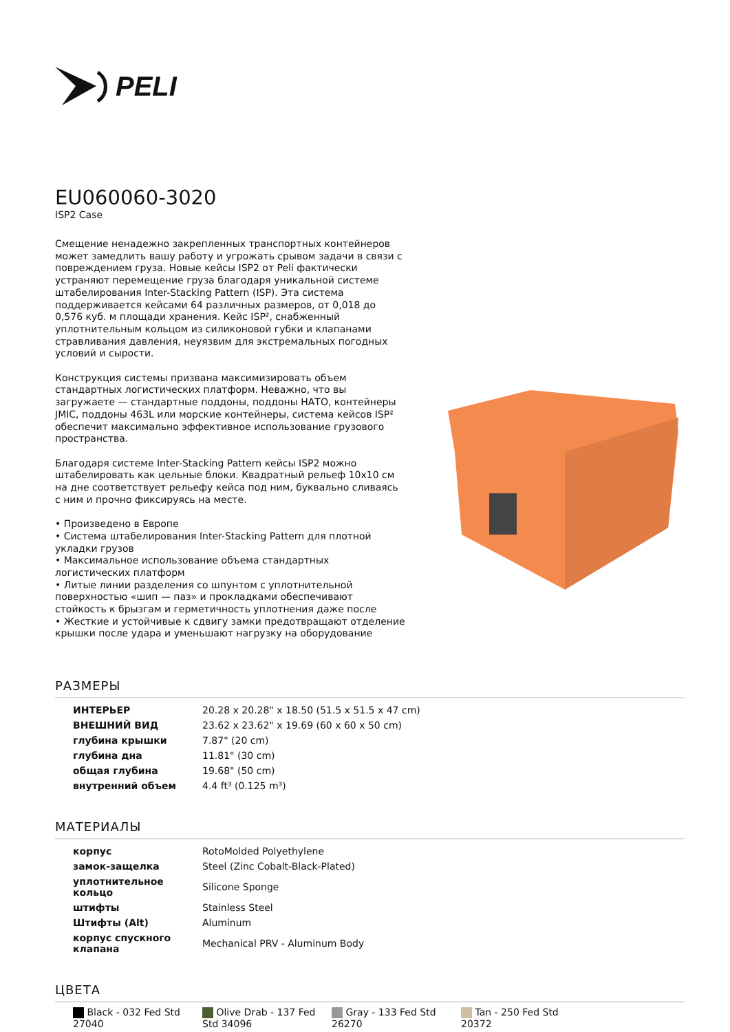PELI
EU060060-3020
ISP2 Case
Смещение ненадежно закрепленных транспортных контейнеров может замедлить вашу работу и угрожать срывом задачи в связи с повреждением груза. Новые кейсы ISP2 от Peli фактически устраняют перемещение груза благодаря уникальной системе штабелирования Inter-Stacking Pattern (ISP). Эта система поддерживается кейсами 64 различных размеров, от 0,018 до 0,576 куб. м площади хранения. Кейс ISP², снабженный уплотнительным кольцом из силиконовой губки и клапанами стравливания давления, неуязвим для экстремальных погодных условий и сырости.
Конструкция системы призвана максимизировать объем стандартных логистических платформ. Неважно, что вы загружаете — стандартные поддоны, поддоны НАТО, контейнеры JMIC, поддоны 463L или морские контейнеры, система кейсов ISP² обеспечит максимально эффективное использование грузового пространства.
Благодаря системе Inter-Stacking Pattern кейсы ISP2 можно штабелировать как цельные блоки. Квадратный рельеф 10x10 см на дне соответствует рельефу кейса под ним, буквально сливаясь с ним и прочно фиксируясь на месте.
• Произведено в Европе
• Система штабелирования Inter-Stacking Pattern для плотной укладки грузов
• Максимальное использование объема стандартных логистических платформ
• Литые линии разделения со шпунтом с уплотнительной поверхностью «шип — паз» и прокладками обеспечивают стойкость к брызгам и герметичность уплотнения даже после
• Жесткие и устойчивые к сдвигу замки предотвращают отделение крышки после удара и уменьшают нагрузку на оборудование
РАЗМЕРЫ
| ИНТЕРЬЕР | 20.28 x 20.28" x 18.50 (51.5 x 51.5 x 47 cm) |
| ВНЕШНИЙ ВИД | 23.62 x 23.62" x 19.69 (60 x 60 x 50 cm) |
| глубина крышки | 7.87" (20 cm) |
| глубина дна | 11.81" (30 cm) |
| общая глубина | 19.68" (50 cm) |
| внутренний объем | 4.4 ft³ (0.125 m³) |
МАТЕРИАЛЫ
| корпус | RotoMolded Polyethylene |
| замок-защелка | Steel (Zinc Cobalt-Black-Plated) |
| уплотнительное кольцо | Silicone Sponge |
| штифты | Stainless Steel |
| Штифты (Alt) | Aluminum |
| корпус спускного клапана | Mechanical PRV - Aluminum Body |
ЦВЕТА
Black - 032 Fed Std 27040
Olive Drab - 137 Fed Std 34096
Gray - 133 Fed Std 26270
Tan - 250 Fed Std 20372